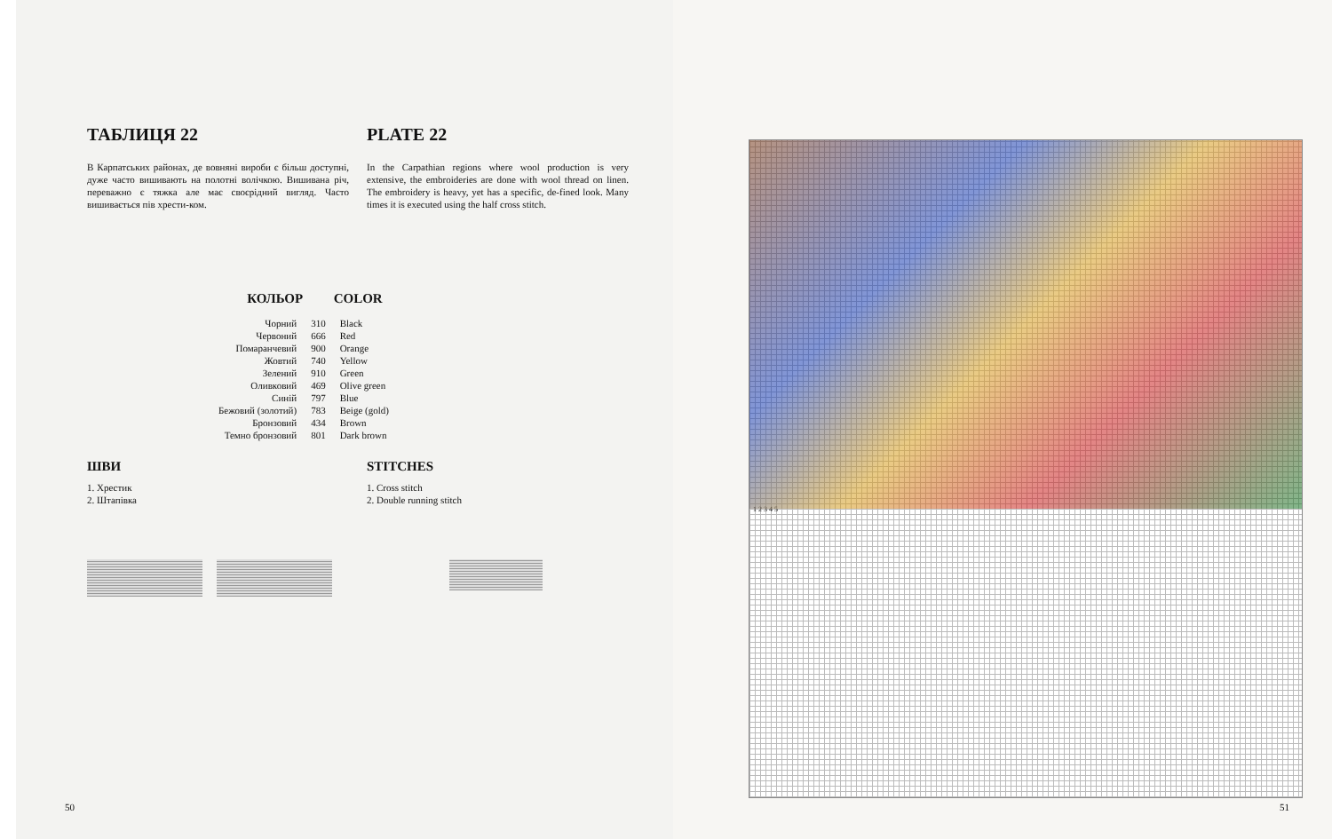ТАБЛИЦЯ 22
В Карпатських районах, де вовняні вироби є більш доступні, дуже часто вишивають на полотні волічкою. Вишивана річ, переважно є тяжка але має своєрідний вигляд. Часто вишивається пів хрести-ком.
PLATE 22
In the Carpathian regions where wool production is very extensive, the embroideries are done with wool thread on linen. The embroidery is heavy, yet has a specific, de-fined look. Many times it is executed using the half cross stitch.
| КОЛЬОР | | COLOR |
| --- | --- | --- |
| Чорний | 310 | Black |
| Червоний | 666 | Red |
| Помаранчевий | 900 | Orange |
| Жовтий | 740 | Yellow |
| Зелений | 910 | Green |
| Оливковий | 469 | Olive green |
| Синій | 797 | Blue |
| Бежовий (золотий) | 783 | Beige (gold) |
| Бронзовий | 434 | Brown |
| Темно бронзовий | 801 | Dark brown |
ШВИ
1. Хрестик
2. Штапівка
STITCHES
1. Cross stitch
2. Double running stitch
50
1 2 3 4 5
51